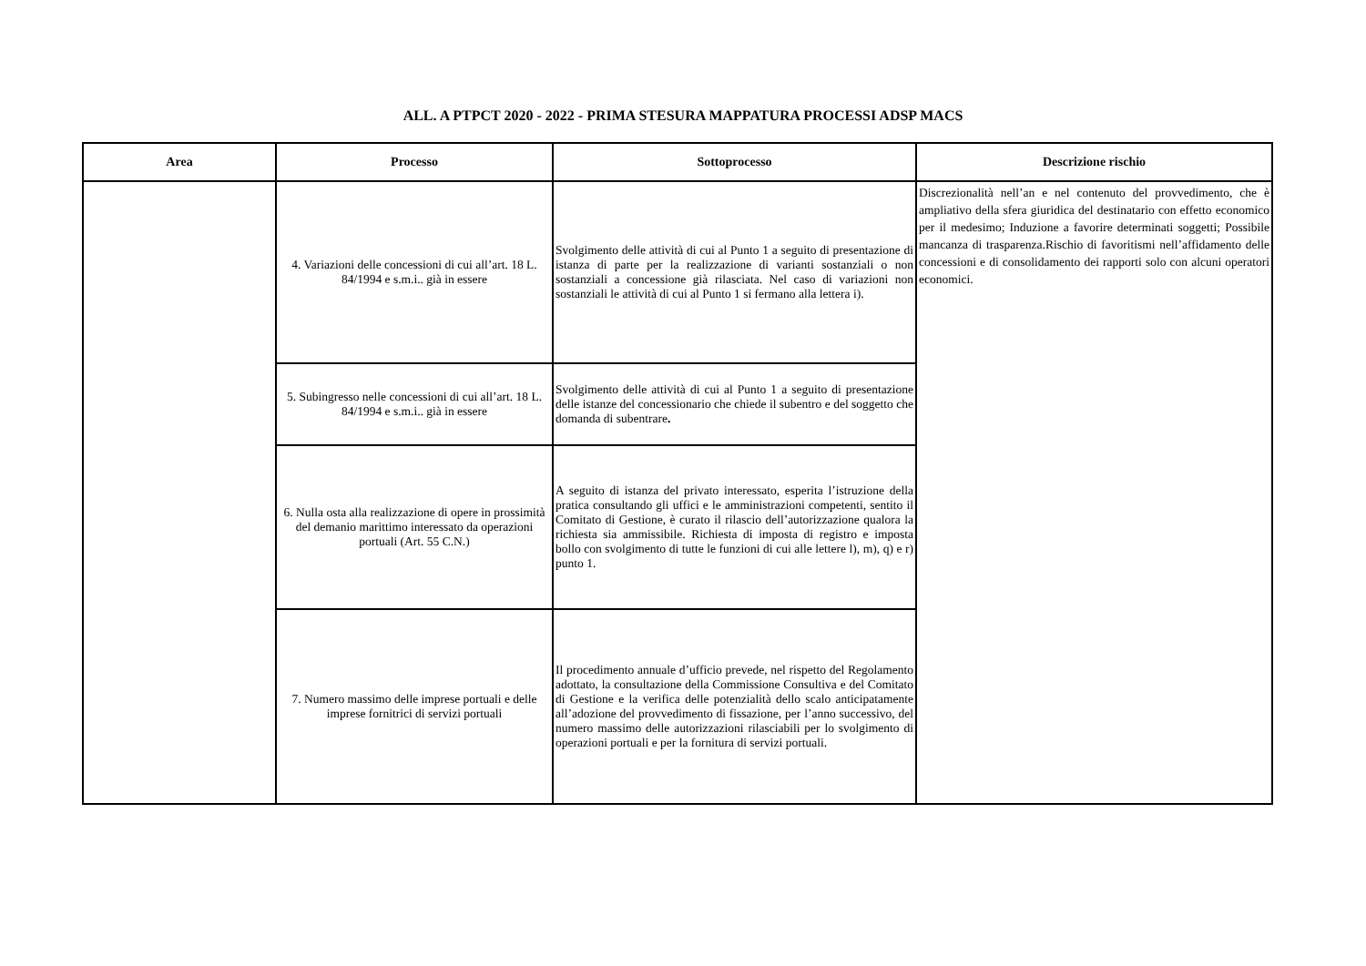ALL. A PTPCT 2020 - 2022 - PRIMA STESURA MAPPATURA PROCESSI ADSP MACS
| Area | Processo | Sottoprocesso | Descrizione rischio |
| --- | --- | --- | --- |
| | 4. Variazioni delle concessioni di cui all’art. 18 L. 84/1994 e s.m.i.. già in essere | Svolgimento delle attività di cui al Punto 1 a seguito di presentazione di istanza di parte per la realizzazione di varianti sostanziali o non sostanziali a concessione già rilasciata. Nel caso di variazioni non sostanziali le attività di cui al Punto 1 si fermano alla lettera i). | Discrezionalità nell’an e nel contenuto del provvedimento, che è ampliativo della sfera giuridica del destinatario con effetto economico per il medesimo; Induzione a favorire determinati soggetti; Possibile mancanza di trasparenza.Rischio di favoritismi nell’affidamento delle concessioni e di consolidamento dei rapporti solo con alcuni operatori economici. |
| | 5. Subingresso nelle concessioni di cui all’art. 18 L. 84/1994 e s.m.i.. già in essere | Svolgimento delle attività di cui al Punto 1 a seguito di presentazione delle istanze del concessionario che chiede il subentro e del soggetto che domanda di subentrare . | |
| | 6. Nulla osta alla realizzazione di opere in prossimità del demanio marittimo interessato da operazioni portuali (Art. 55 C.N.) | A seguito di istanza del privato interessato, esperita l’istruzione della pratica consultando gli uffici e le amministrazioni competenti, sentito il Comitato di Gestione, è curato il rilascio dell’autorizzazione qualora la richiesta sia ammissibile. Richiesta di imposta di registro e imposta bollo con svolgimento di tutte le funzioni di cui alle lettere l), m), q) e r) punto 1. | |
| | 7. Numero massimo delle imprese portuali e delle imprese fornitrici di servizi portuali | Il procedimento annuale d’ufficio prevede, nel rispetto del Regolamento adottato, la consultazione della Commissione Consultiva e del Comitato di Gestione e la verifica delle potenzialità dello scalo anticipatamente all’adozione del provvedimento di fissazione, per l’anno successivo, del numero massimo delle autorizzazioni rilasciabili per lo svolgimento di operazioni portuali e per la fornitura di servizi portuali. | |